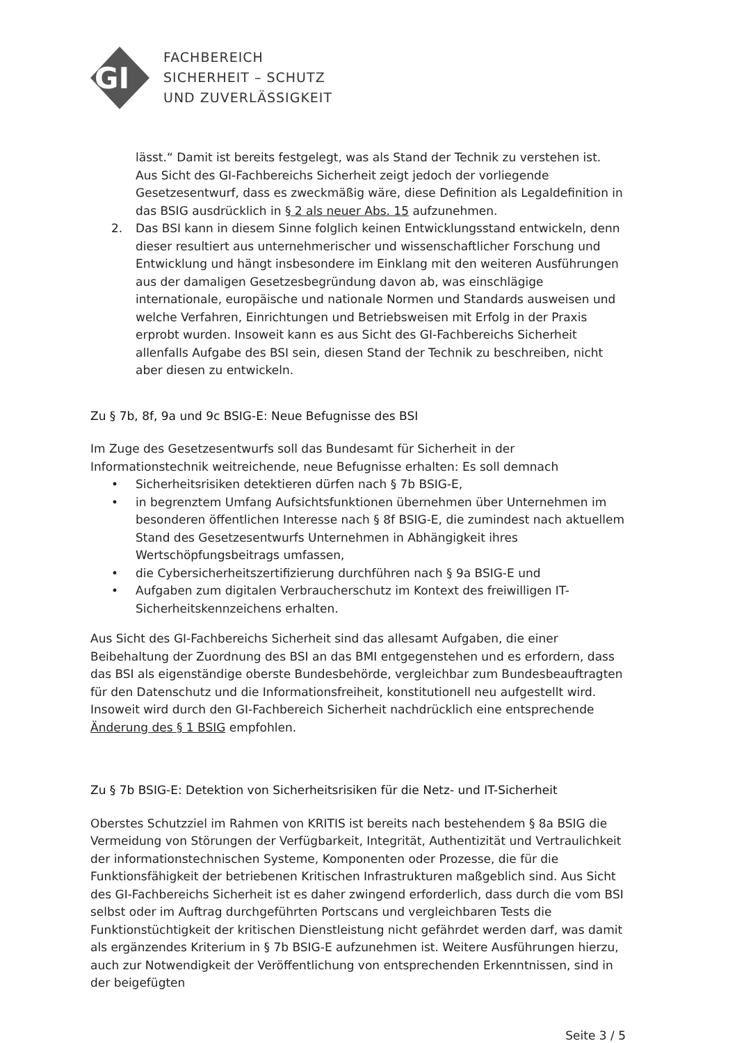GI
FACHBEREICH
SICHERHEIT – SCHUTZ
UND ZUVERLÄSSIGKEIT
lässt.“ Damit ist bereits festgelegt, was als Stand der Technik zu verstehen ist. Aus Sicht des GI-Fachbereichs Sicherheit zeigt jedoch der vorliegende Gesetzesentwurf, dass es zweckmäßig wäre, diese Definition als Legaldefinition in das BSIG ausdrücklich in § 2 als neuer Abs. 15 aufzunehmen.
2. Das BSI kann in diesem Sinne folglich keinen Entwicklungsstand entwickeln, denn dieser resultiert aus unternehmerischer und wissenschaftlicher Forschung und Entwicklung und hängt insbesondere im Einklang mit den weiteren Ausführungen aus der damaligen Gesetzesbegründung davon ab, was einschlägige internationale, europäische und nationale Normen und Standards ausweisen und welche Verfahren, Einrichtungen und Betriebsweisen mit Erfolg in der Praxis erprobt wurden. Insoweit kann es aus Sicht des GI-Fachbereichs Sicherheit allenfalls Aufgabe des BSI sein, diesen Stand der Technik zu beschreiben, nicht aber diesen zu entwickeln.
Zu § 7b, 8f, 9a und 9c BSIG-E: Neue Befugnisse des BSI
Im Zuge des Gesetzesentwurfs soll das Bundesamt für Sicherheit in der Informationstechnik weitreichende, neue Befugnisse erhalten: Es soll demnach
• Sicherheitsrisiken detektieren dürfen nach § 7b BSIG-E,
• in begrenztem Umfang Aufsichtsfunktionen übernehmen über Unternehmen im besonderen öffentlichen Interesse nach § 8f BSIG-E, die zumindest nach aktuellem Stand des Gesetzesentwurfs Unternehmen in Abhängigkeit ihres Wertschöpfungsbeitrags umfassen,
• die Cybersicherheitszertifizierung durchführen nach § 9a BSIG-E und
• Aufgaben zum digitalen Verbraucherschutz im Kontext des freiwilligen IT-Sicherheitskennzeichens erhalten.
Aus Sicht des GI-Fachbereichs Sicherheit sind das allesamt Aufgaben, die einer Beibehaltung der Zuordnung des BSI an das BMI entgegenstehen und es erfordern, dass das BSI als eigenständige oberste Bundesbehörde, vergleichbar zum Bundesbeauftragten für den Datenschutz und die Informationsfreiheit, konstitutionell neu aufgestellt wird. Insoweit wird durch den GI-Fachbereich Sicherheit nachdrücklich eine entsprechende Änderung des § 1 BSIG empfohlen.
Zu § 7b BSIG-E: Detektion von Sicherheitsrisiken für die Netz- und IT-Sicherheit
Oberstes Schutzziel im Rahmen von KRITIS ist bereits nach bestehendem § 8a BSIG die Vermeidung von Störungen der Verfügbarkeit, Integrität, Authentizität und Vertraulichkeit der informationstechnischen Systeme, Komponenten oder Prozesse, die für die Funktionsfähigkeit der betriebenen Kritischen Infrastrukturen maßgeblich sind. Aus Sicht des GI-Fachbereichs Sicherheit ist es daher zwingend erforderlich, dass durch die vom BSI selbst oder im Auftrag durchgeführten Portscans und vergleichbaren Tests die Funktionstüchtigkeit der kritischen Dienstleistung nicht gefährdet werden darf, was damit als ergänzendes Kriterium in § 7b BSIG-E aufzunehmen ist. Weitere Ausführungen hierzu, auch zur Notwendigkeit der Veröffentlichung von entsprechenden Erkenntnissen, sind in der beigefügten
Seite 3 / 5